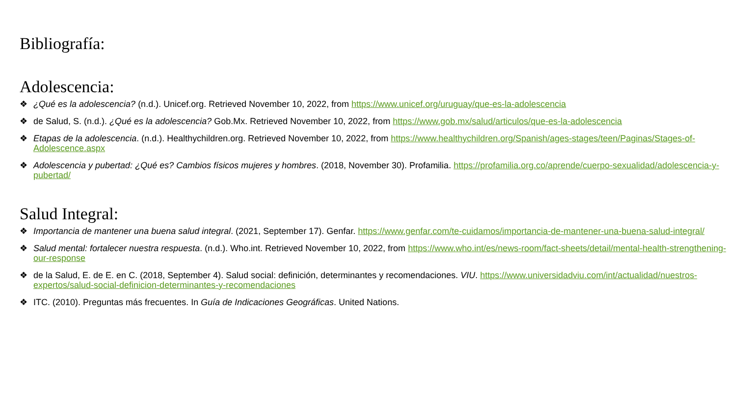Bibliografía:
Adolescencia:
❖ ¿Qué es la adolescencia? (n.d.). Unicef.org. Retrieved November 10, 2022, from https://www.unicef.org/uruguay/que-es-la-adolescencia
❖ de Salud, S. (n.d.). ¿Qué es la adolescencia? Gob.Mx. Retrieved November 10, 2022, from https://www.gob.mx/salud/articulos/que-es-la-adolescencia
❖ Etapas de la adolescencia. (n.d.). Healthychildren.org. Retrieved November 10, 2022, from https://www.healthychildren.org/Spanish/ages-stages/teen/Paginas/Stages-of-Adolescence.aspx
❖ Adolescencia y pubertad: ¿Qué es? Cambios físicos mujeres y hombres. (2018, November 30). Profamilia. https://profamilia.org.co/aprende/cuerpo-sexualidad/adolescencia-y-pubertad/
Salud Integral:
❖ Importancia de mantener una buena salud integral. (2021, September 17). Genfar. https://www.genfar.com/te-cuidamos/importancia-de-mantener-una-buena-salud-integral/
❖ Salud mental: fortalecer nuestra respuesta. (n.d.). Who.int. Retrieved November 10, 2022, from https://www.who.int/es/news-room/fact-sheets/detail/mental-health-strengthening-our-response
❖ de la Salud, E. de E. en C. (2018, September 4). Salud social: definición, determinantes y recomendaciones. VIU. https://www.universidadviu.com/int/actualidad/nuestros-expertos/salud-social-definicion-determinantes-y-recomendaciones
❖ ITC. (2010). Preguntas más frecuentes. In Guía de Indicaciones Geográficas. United Nations.